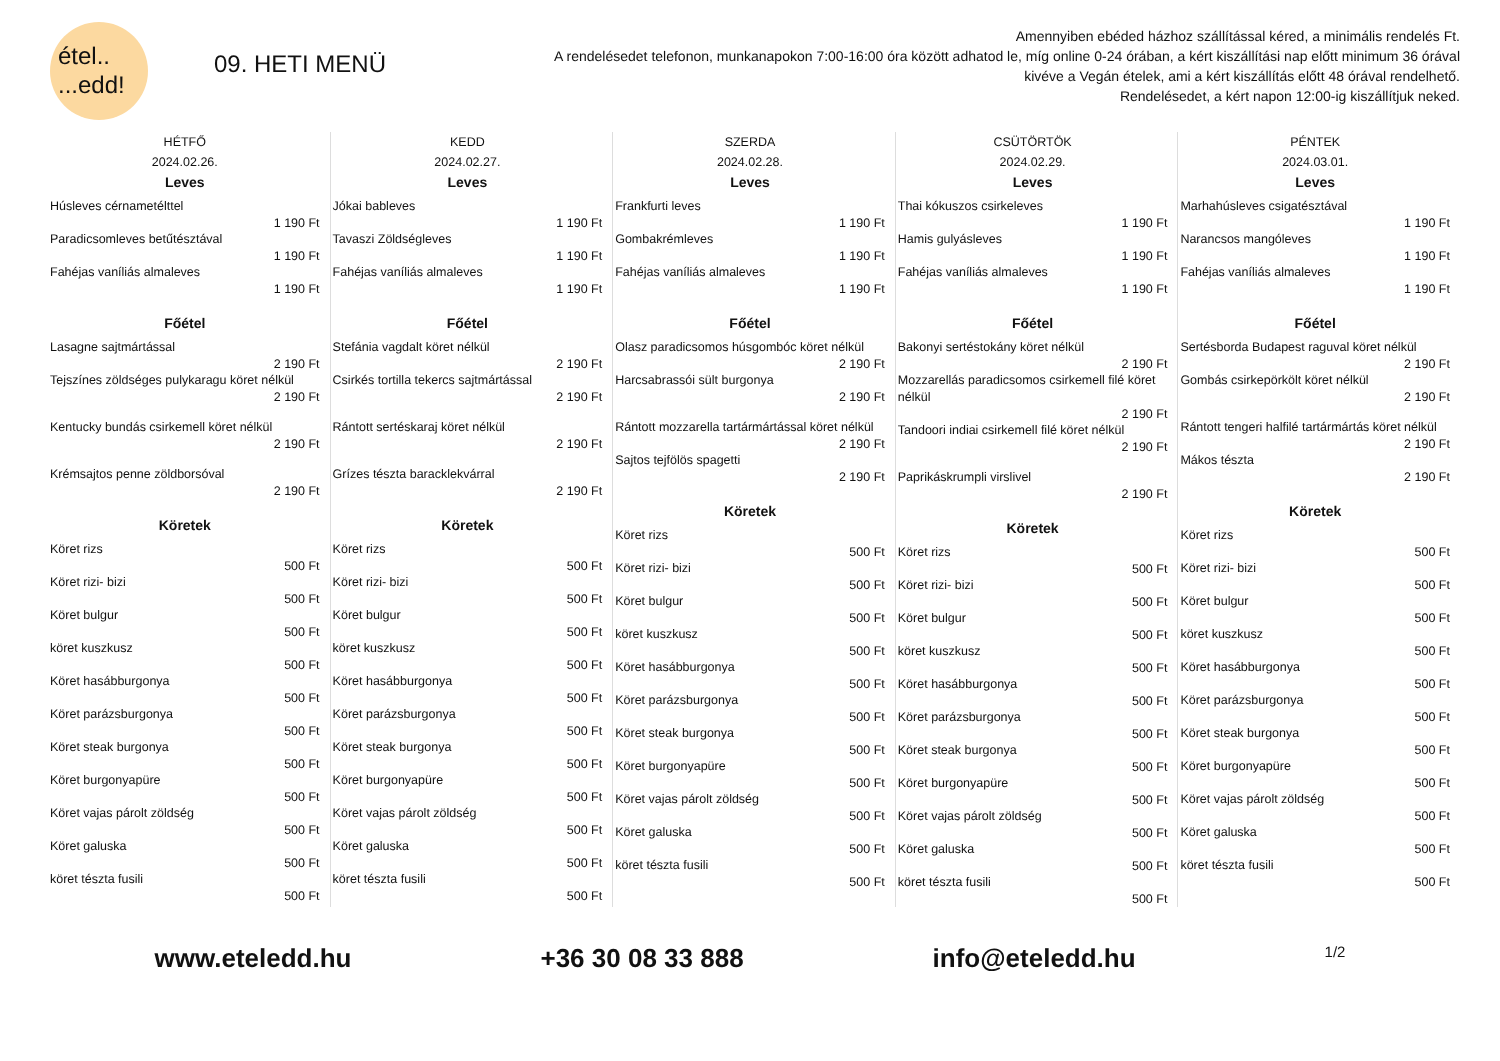étel..
...edd!
09. HETI MENÜ
Amennyiben ebéded házhoz szállítással kéred, a minimális rendelés Ft.
A rendelésedet telefonon, munkanapokon 7:00-16:00 óra között adhatod le, míg online 0-24 órában, a kért kiszállítási nap előtt minimum 36 órával kivéve a Vegán ételek, ami a kért kiszállítás előtt 48 órával rendelhető.
Rendelésedet, a kért napon 12:00-ig kiszállítjuk neked.
HÉTFŐ
2024.02.26.
Leves
Húsleves cérnametélttel
1 190 Ft
Paradicsomleves betűtésztával
1 190 Ft
Fahéjas vaníliás almaleves
1 190 Ft
Főétel
Lasagne sajtmártással
2 190 Ft
Tejszínes zöldséges pulykaragu köret nélkül
2 190 Ft
Kentucky bundás csirkemell köret nélkül
2 190 Ft
Krémsajtos penne zöldborsóval
2 190 Ft
Köretek
Köret rizs
500 Ft
Köret rizi- bizi
500 Ft
Köret bulgur
500 Ft
köret kuszkusz
500 Ft
Köret hasábburgonya
500 Ft
Köret parázsburgonya
500 Ft
Köret steak burgonya
500 Ft
Köret burgonyapüre
500 Ft
Köret vajas párolt zöldség
500 Ft
Köret galuska
500 Ft
köret tészta fusili
500 Ft
KEDD
2024.02.27.
Leves
Jókai bableves
1 190 Ft
Tavaszi Zöldségleves
1 190 Ft
Fahéjas vaníliás almaleves
1 190 Ft
Főétel
Stefánia vagdalt köret nélkül
2 190 Ft
Csirkés tortilla tekercs sajtmártással
2 190 Ft
Rántott sertéskaraj köret nélkül
2 190 Ft
Grízes tészta baracklekvárral
2 190 Ft
Köretek
Köret rizs
500 Ft
Köret rizi- bizi
500 Ft
Köret bulgur
500 Ft
köret kuszkusz
500 Ft
Köret hasábburgonya
500 Ft
Köret parázsburgonya
500 Ft
Köret steak burgonya
500 Ft
Köret burgonyapüre
500 Ft
Köret vajas párolt zöldség
500 Ft
Köret galuska
500 Ft
köret tészta fusili
500 Ft
SZERDA
2024.02.28.
Leves
Frankfurti leves
1 190 Ft
Gombakrémleves
1 190 Ft
Fahéjas vaníliás almaleves
1 190 Ft
Főétel
Olasz paradicsomos húsgombóc köret nélkül
2 190 Ft
Harcsabrassói sült burgonya
2 190 Ft
Rántott mozzarella tartármártással köret nélkül
2 190 Ft
Sajtos tejfölös spagetti
2 190 Ft
Köretek
Köret rizs
500 Ft
Köret rizi- bizi
500 Ft
Köret bulgur
500 Ft
köret kuszkusz
500 Ft
Köret hasábburgonya
500 Ft
Köret parázsburgonya
500 Ft
Köret steak burgonya
500 Ft
Köret burgonyapüre
500 Ft
Köret vajas párolt zöldség
500 Ft
Köret galuska
500 Ft
köret tészta fusili
500 Ft
CSÜTÖRTÖK
2024.02.29.
Leves
Thai kókuszos csirkeleves
1 190 Ft
Hamis gulyásleves
1 190 Ft
Fahéjas vaníliás almaleves
1 190 Ft
Főétel
Bakonyi sertéstokány köret nélkül
2 190 Ft
Mozzarellás paradicsomos csirkemell filé köret nélkül
2 190 Ft
Tandoori indiai csirkemell filé köret nélkül
2 190 Ft
Paprikáskrumpli virslivel
2 190 Ft
Köretek
Köret rizs
500 Ft
Köret rizi- bizi
500 Ft
Köret bulgur
500 Ft
köret kuszkusz
500 Ft
Köret hasábburgonya
500 Ft
Köret parázsburgonya
500 Ft
Köret steak burgonya
500 Ft
Köret burgonyapüre
500 Ft
Köret vajas párolt zöldség
500 Ft
Köret galuska
500 Ft
köret tészta fusili
500 Ft
PÉNTEK
2024.03.01.
Leves
Marhahúsleves csigatésztával
1 190 Ft
Narancsos mangóleves
1 190 Ft
Fahéjas vaníliás almaleves
1 190 Ft
Főétel
Sertésborda Budapest raguval köret nélkül
2 190 Ft
Gombás csirkepörkölt köret nélkül
2 190 Ft
Rántott tengeri halfilé tartármártás köret nélkül
2 190 Ft
Mákos tészta
2 190 Ft
Köretek
Köret rizs
500 Ft
Köret rizi- bizi
500 Ft
Köret bulgur
500 Ft
köret kuszkusz
500 Ft
Köret hasábburgonya
500 Ft
Köret parázsburgonya
500 Ft
Köret steak burgonya
500 Ft
Köret burgonyapüre
500 Ft
Köret vajas párolt zöldség
500 Ft
Köret galuska
500 Ft
köret tészta fusili
500 Ft
www.eteledd.hu +36 30 08 33 888 info@eteledd.hu 1/2